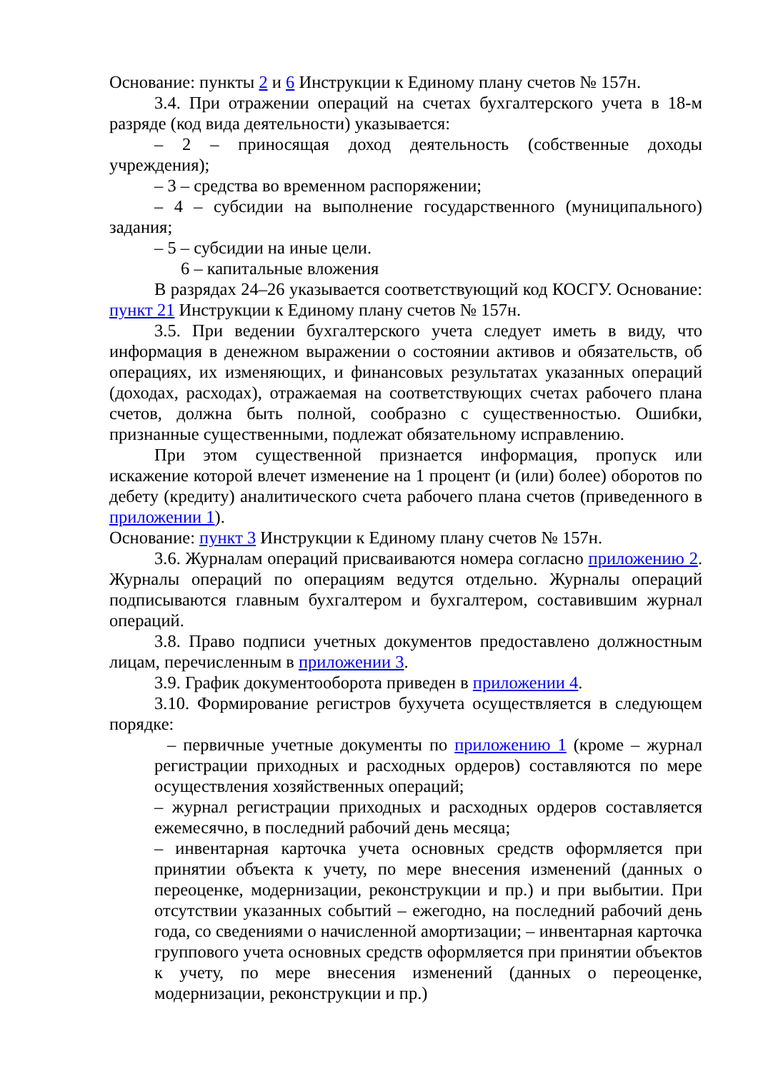Основание: пункты 2 и 6 Инструкции к Единому плану счетов № 157н.
3.4. При отражении операций на счетах бухгалтерского учета в 18-м разряде (код вида деятельности) указывается:
– 2 – приносящая доход деятельность (собственные доходы учреждения);
– 3 – средства во временном распоряжении;
– 4 – субсидии на выполнение государственного (муниципального) задания;
– 5 – субсидии на иные цели.
6 – капитальные вложения
В разрядах 24–26 указывается соответствующий код КОСГУ. Основание: пункт 21 Инструкции к Единому плану счетов № 157н.
3.5. При ведении бухгалтерского учета следует иметь в виду, что информация в денежном выражении о состоянии активов и обязательств, об операциях, их изменяющих, и финансовых результатах указанных операций (доходах, расходах), отражаемая на соответствующих счетах рабочего плана счетов, должна быть полной, сообразно с существенностью. Ошибки, признанные существенными, подлежат обязательному исправлению.
При этом существенной признается информация, пропуск или искажение которой влечет изменение на 1 процент (и (или) более) оборотов по дебету (кредиту) аналитического счета рабочего плана счетов (приведенного в приложении 1).
Основание: пункт 3 Инструкции к Единому плану счетов № 157н.
3.6. Журналам операций присваиваются номера согласно приложению 2. Журналы операций по операциям ведутся отдельно. Журналы операций подписываются главным бухгалтером и бухгалтером, составившим журнал операций.
3.8. Право подписи учетных документов предоставлено должностным лицам, перечисленным в приложении 3.
3.9. График документооборота приведен в приложении 4.
3.10. Формирование регистров бухучета осуществляется в следующем порядке:
– первичные учетные документы по приложению 1 (кроме – журнал регистрации приходных и расходных ордеров) составляются по мере осуществления хозяйственных операций;
– журнал регистрации приходных и расходных ордеров составляется ежемесячно, в последний рабочий день месяца;
– инвентарная карточка учета основных средств оформляется при принятии объекта к учету, по мере внесения изменений (данных о переоценке, модернизации, реконструкции и пр.) и при выбытии. При отсутствии указанных событий – ежегодно, на последний рабочий день года, со сведениями о начисленной амортизации; – инвентарная карточка группового учета основных средств оформляется при принятии объектов к учету, по мере внесения изменений (данных о переоценке, модернизации, реконструкции и пр.)